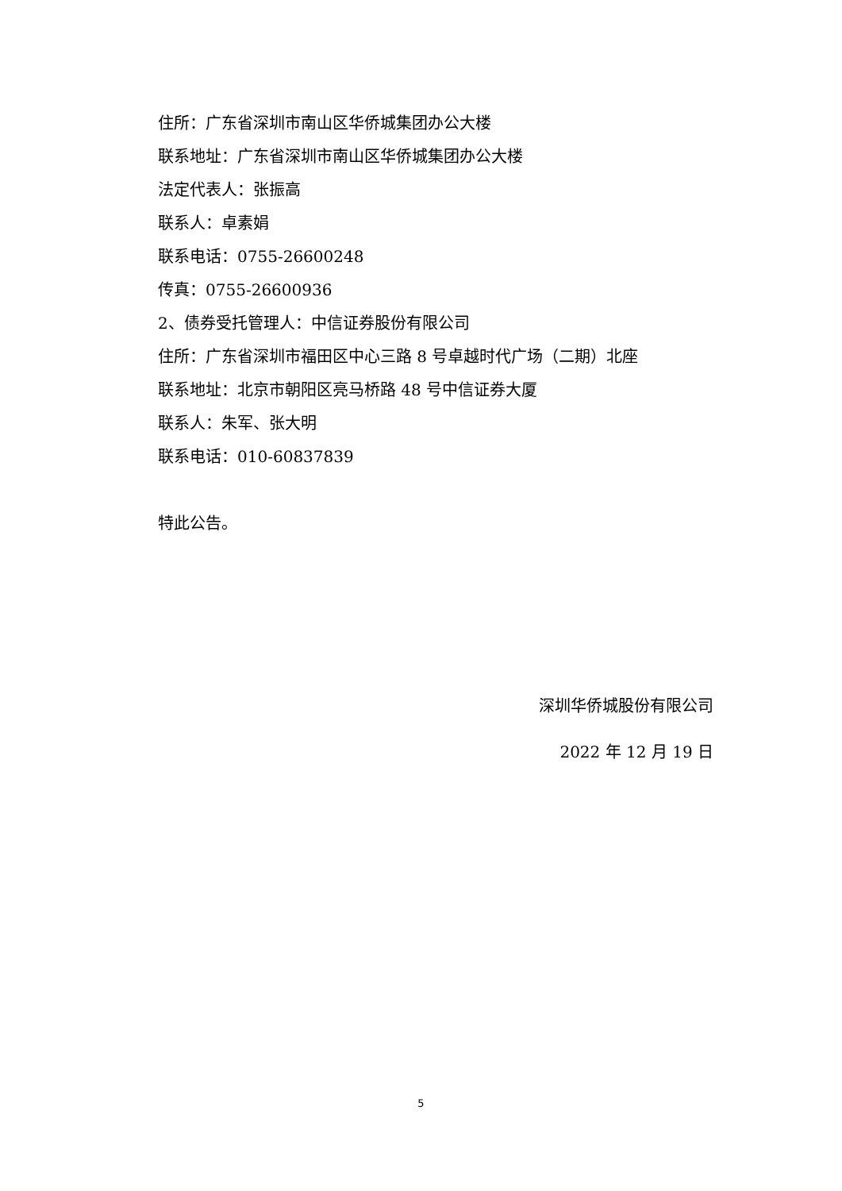住所：广东省深圳市南山区华侨城集团办公大楼
联系地址：广东省深圳市南山区华侨城集团办公大楼
法定代表人：张振高
联系人：卓素娟
联系电话：0755-26600248
传真：0755-26600936
2、债券受托管理人：中信证券股份有限公司
住所：广东省深圳市福田区中心三路 8 号卓越时代广场（二期）北座
联系地址：北京市朝阳区亮马桥路 48 号中信证券大厦
联系人：朱军、张大明
联系电话：010-60837839
特此公告。
深圳华侨城股份有限公司
2022 年 12 月 19 日
5